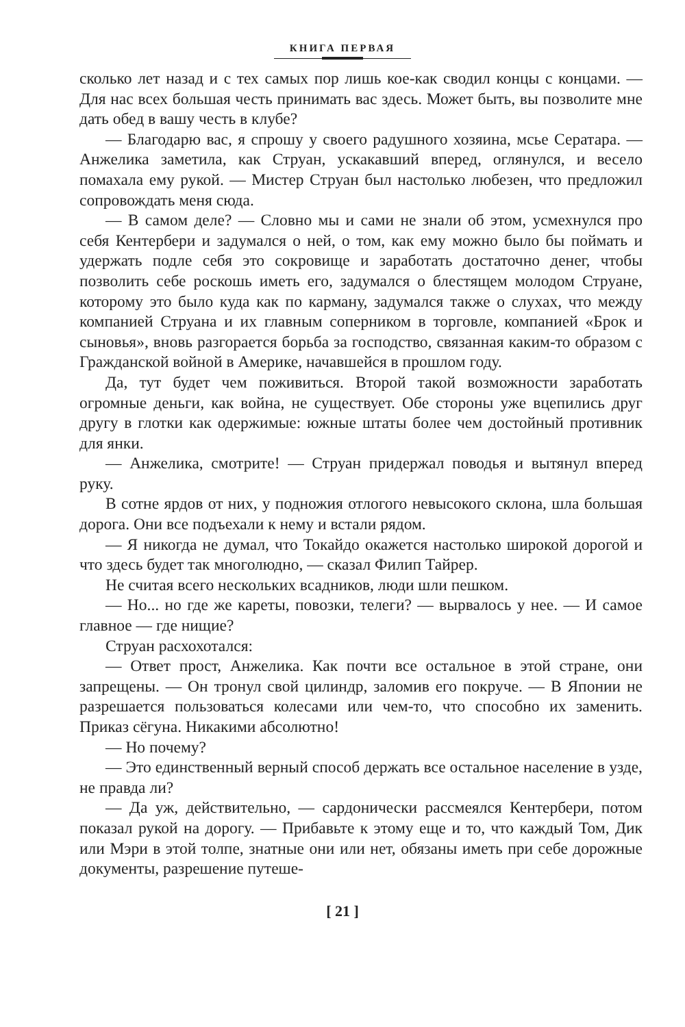КНИГА ПЕРВАЯ
сколько лет назад и с тех самых пор лишь кое-как сводил концы с концами. — Для нас всех большая честь принимать вас здесь. Может быть, вы позволите мне дать обед в вашу честь в клубе?
— Благодарю вас, я спрошу у своего радушного хозяина, мсье Сератара. — Анжелика заметила, как Струан, ускакавший вперед, оглянулся, и весело помахала ему рукой. — Мистер Струан был настолько любезен, что предложил сопровождать меня сюда.
— В самом деле? — Словно мы и сами не знали об этом, усмехнулся про себя Кентербери и задумался о ней, о том, как ему можно было бы поймать и удержать подле себя это сокровище и заработать достаточно денег, чтобы позволить себе роскошь иметь его, задумался о блестящем молодом Струане, которому это было куда как по карману, задумался также о слухах, что между компанией Струана и их главным соперником в торговле, компанией «Брок и сыновья», вновь разгорается борьба за господство, связанная каким-то образом с Гражданской войной в Америке, начавшейся в прошлом году.
Да, тут будет чем поживиться. Второй такой возможности заработать огромные деньги, как война, не существует. Обе стороны уже вцепились друг другу в глотки как одержимые: южные штаты более чем достойный противник для янки.
— Анжелика, смотрите! — Струан придержал поводья и вытянул вперед руку.
В сотне ярдов от них, у подножия отлогого невысокого склона, шла большая дорога. Они все подъехали к нему и встали рядом.
— Я никогда не думал, что Токайдо окажется настолько широкой дорогой и что здесь будет так многолюдно, — сказал Филип Тайрер.
Не считая всего нескольких всадников, люди шли пешком.
— Но... но где же кареты, повозки, телеги? — вырвалось у нее. — И самое главное — где нищие?
Струан расхохотался:
— Ответ прост, Анжелика. Как почти все остальное в этой стране, они запрещены. — Он тронул свой цилиндр, заломив его покруче. — В Японии не разрешается пользоваться колесами или чем-то, что способно их заменить. Приказ сёгуна. Никакими абсолютно!
— Но почему?
— Это единственный верный способ держать все остальное население в узде, не правда ли?
— Да уж, действительно, — сардонически рассмеялся Кентербери, потом показал рукой на дорогу. — Прибавьте к этому еще и то, что каждый Том, Дик или Мэри в этой толпе, знатные они или нет, обязаны иметь при себе дорожные документы, разрешение путеше-
[ 21 ]